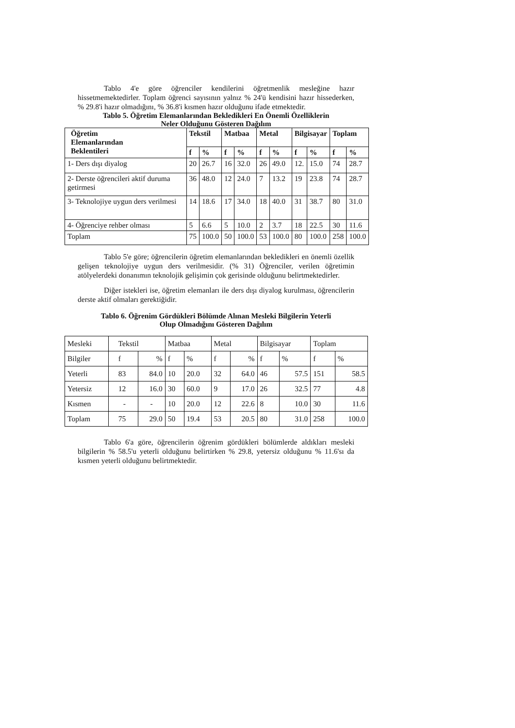Tablo 4'e göre öğrenciler kendilerini öğretmenlik mesleğine hazır hissetmemektedirler. Toplam öğrenci sayısının yalnız % 24'ü kendisini hazır hissederken, % 29.8'i hazır olmadığını, % 36.8'i kısmen hazır olduğunu ifade etmektedir.
Tablo 5. Öğretim Elemanlarından Bekledikleri En Önemli Özelliklerin
Neler Olduğunu Gösteren Dağılım
| Öğretim Elemanlarından Beklentileri | Tekstil | | Matbaa | | Metal | | Bilgisayar | | Toplam | |
| --- | --- | --- | --- | --- | --- | --- | --- | --- | --- | --- |
| | f | % | f | % | f | % | f | % | f | % |
| 1- Ders dışı diyalog | 20 | 26.7 | 16 | 32.0 | 26 | 49.0 | 12. | 15.0 | 74 | 28.7 |
| 2- Derste öğrencileri aktif duruma getirmesi | 36 | 48.0 | 12 | 24.0 | 7 | 13.2 | 19 | 23.8 | 74 | 28.7 |
| 3- Teknolojiye uygun ders verilmesi | 14 | 18.6 | 17 | 34.0 | 18 | 40.0 | 31 | 38.7 | 80 | 31.0 |
| 4- Öğrenciye rehber olması | 5 | 6.6 | 5 | 10.0 | 2 | 3.7 | 18 | 22.5 | 30 | 11.6 |
| Toplam | 75 | 100.0 | 50 | 100.0 | 53 | 100.0 | 80 | 100.0 | 258 | 100.0 |
Tablo 5'e göre; öğrencilerin öğretim elemanlarından bekledikleri en önemli özellik gelişen teknolojiye uygun ders verilmesidir. (% 31) Öğrenciler, verilen öğretimin atölyelerdeki donanımın teknolojik gelişimin çok gerisinde olduğunu belirtmektedirler.
Diğer istekleri ise, öğretim elemanları ile ders dışı diyalog kurulması, öğrencilerin derste aktif olmaları gerektiğidir.
Tablo 6. Öğrenim Gördükleri Bölümde Alınan Mesleki Bilgilerin Yeterli
Olup Olmadığını Gösteren Dağılım
| Mesleki | Tekstil | | Matbaa | | Metal | | Bilgisayar | | Toplam | |
| Bilgiler | f | % | f | % | f | % | f | % | f | % |
| Yeterli | 83 | 84.0 | 10 | 20.0 | 32 | 64.0 | 46 | 57.5 | 151 | 58.5 |
| Yetersiz | 12 | 16.0 | 30 | 60.0 | 9 | 17.0 | 26 | 32.5 | 77 | 4.8 |
| Kısmen | - | - | 10 | 20.0 | 12 | 22.6 | 8 | 10.0 | 30 | 11.6 |
| Toplam | 75 | 29.0 | 50 | 19.4 | 53 | 20.5 | 80 | 31.0 | 258 | 100.0 |
Tablo 6'a göre, öğrencilerin öğrenim gördükleri bölümlerde aldıkları mesleki bilgilerin % 58.5'u yeterli olduğunu belirtirken % 29.8, yetersiz olduğunu % 11.6'sı da kısmen yeterli olduğunu belirtmektedir.